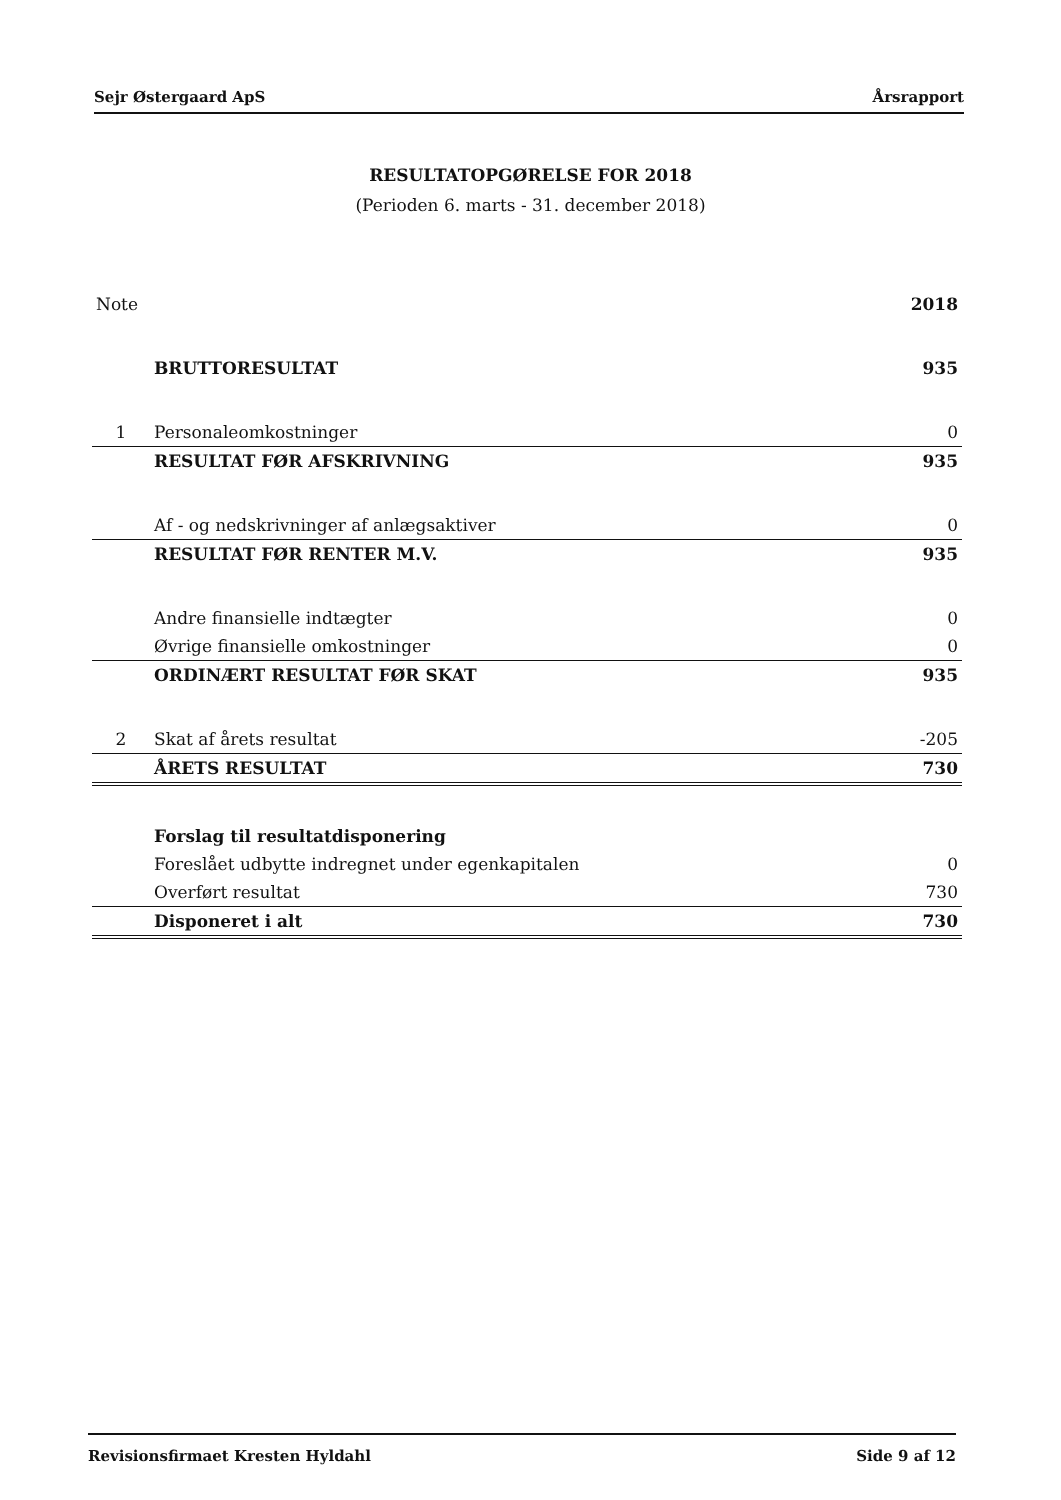Sejr Østergaard ApS Årsrapport
RESULTATOPGØRELSE FOR 2018
(Perioden 6. marts - 31. december 2018)
| Note | | 2018 |
| --- | --- | --- |
| | BRUTTORESULTAT | 935 |
| 1 | Personaleomkostninger | 0 |
| | RESULTAT FØR AFSKRIVNING | 935 |
| | Af - og nedskrivninger af anlægsaktiver | 0 |
| | RESULTAT FØR RENTER M.V. | 935 |
| | Andre finansielle indtægter | 0 |
| | Øvrige finansielle omkostninger | 0 |
| | ORDINÆRT RESULTAT FØR SKAT | 935 |
| 2 | Skat af årets resultat | -205 |
| | ÅRETS RESULTAT | 730 |
| | Forslag til resultatdisponering | |
| | Foreslået udbytte indregnet under egenkapitalen | 0 |
| | Overført resultat | 730 |
| | Disponeret i alt | 730 |
Revisionsfirmaet Kresten Hyldahl Side 9 af 12